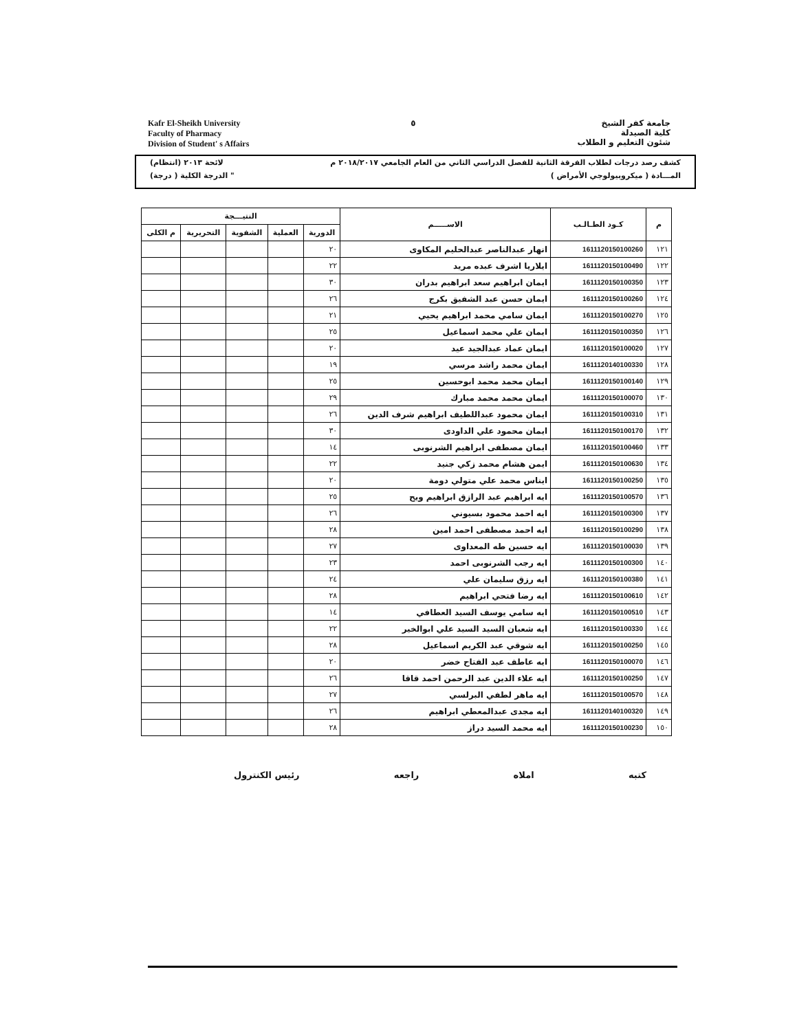Kafr El-Sheikh University
Faculty of Pharmacy
Division of Student' s Affairs
٥ جامعة كفر الشيخ
كلية الصيدلة
شئون التعليم و الطلاب
كشف رصد درجات لطلاب الفرقة الثانية للفصل الدراسي الثاني من العام الجامعي ٢٠١٨/٢٠١٧ م لائحة ٢٠١٣ (انتظام)
المـــادة ( ميكروبيولوجي الأمراض ) " الدرجة الكلية ( درجة)
| م | كـود الطـالـب | الاســـــم | النتيـــجة | | | | |
| --- | --- | --- | --- | --- | --- | --- | --- |
| | | | الدورية | العملية | الشفوية | التحريرية | م الكلى |
| ١٢١ | 1611120150100260 | انهار عبدالناصر عبدالحليم المكاوى | ٢٠ | | | | |
| ١٢٢ | 1611120150100490 | ايلاريا اشرف عبده مريد | ٢٢ | | | | |
| ١٢٣ | 1611120150100350 | ايمان ابراهيم سعد ابراهيم بدران | ٣٠ | | | | |
| ١٢٤ | 1611120150100260 | ايمان حسن عبد الشفيق بكرج | ٢٦ | | | | |
| ١٢٥ | 1611120150100270 | ايمان سامي محمد ابراهيم يحيي | ٢١ | | | | |
| ١٢٦ | 1611120150100350 | ايمان علي محمد اسماعيل | ٢٥ | | | | |
| ١٢٧ | 1611120150100020 | ايمان عماد عبدالجيد عيد | ٢٠ | | | | |
| ١٢٨ | 1611120140100330 | ايمان محمد راشد مرسي | ١٩ | | | | |
| ١٢٩ | 1611120150100140 | ايمان محمد محمد ابوحسين | ٢٥ | | | | |
| ١٣٠ | 1611120150100070 | ايمان محمد محمد مبارك | ٢٩ | | | | |
| ١٣١ | 1611120150100310 | ايمان محمود عبداللطيف ابراهيم شرف الدين | ٢٦ | | | | |
| ١٣٢ | 1611120150100170 | ايمان محمود علي الداودى | ٣٠ | | | | |
| ١٣٣ | 1611120150100460 | ايمان مصطفى ابراهيم الشرنوبى | ١٤ | | | | |
| ١٣٤ | 1611120150100630 | ايمن هشام محمد زكي جنيد | ٢٢ | | | | |
| ١٣٥ | 1611120150100250 | ايناس محمد علي متولي دومة | ٢٠ | | | | |
| ١٣٦ | 1611120150100570 | ايه ابراهيم عبد الرازق ابراهيم ويح | ٢٥ | | | | |
| ١٣٧ | 1611120150100300 | ايه احمد محمود بسيوني | ٢٦ | | | | |
| ١٣٨ | 1611120150100290 | ايه احمد مصطفى احمد امين | ٢٨ | | | | |
| ١٣٩ | 1611120150100030 | ايه حسين طه المعداوى | ٢٧ | | | | |
| ١٤٠ | 1611120150100300 | ايه رجب الشرنوبى احمد | ٢٣ | | | | |
| ١٤١ | 1611120150100380 | ايه رزق سليمان علي | ٢٤ | | | | |
| ١٤٢ | 1611120150100610 | ايه رضا فتحي ابراهيم | ٢٨ | | | | |
| ١٤٣ | 1611120150100510 | ايه سامي يوسف السيد العطافي | ١٤ | | | | |
| ١٤٤ | 1611120150100330 | ايه شعبان السيد السيد علي ابوالخير | ٢٢ | | | | |
| ١٤٥ | 1611120150100250 | ايه شوقي عبد الكريم اسماعيل | ٢٨ | | | | |
| ١٤٦ | 1611120150100070 | ايه عاطف عبد الفتاح خضر | ٢٠ | | | | |
| ١٤٧ | 1611120150100250 | ايه علاء الدين عبد الرحمن احمد قاقا | ٢٦ | | | | |
| ١٤٨ | 1611120150100570 | ايه ماهر لطفي البرلسي | ٢٧ | | | | |
| ١٤٩ | 1611120140100320 | ايه مجدى عبدالمعطي ابراهيم | ٢٦ | | | | |
| ١٥٠ | 1611120150100230 | ايه محمد السيد دراز | ٢٨ | | | | |
كتبه املاه راجعه رئيس الكنترول